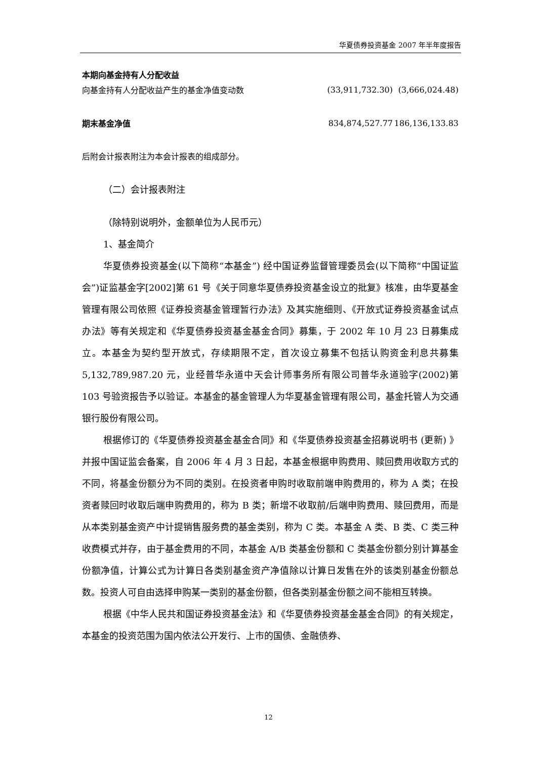华夏债券投资基金 2007 年半年度报告
| 本期向基金持有人分配收益 | | |
| 向基金持有人分配收益产生的基金净值变动数 | (33,911,732.30) | (3,666,024.48) |
| 期末基金净值 | 834,874,527.77 | 186,136,133.83 |
后附会计报表附注为本会计报表的组成部分。
（二）会计报表附注
（除特别说明外，金额单位为人民币元）
1、基金简介
华夏债券投资基金(以下简称“本基金”) 经中国证券监督管理委员会(以下简称“中国证监会”)证监基金字[2002]第 61 号《关于同意华夏债券投资基金设立的批复》核准，由华夏基金管理有限公司依照《证券投资基金管理暂行办法》及其实施细则、《开放式证券投资基金试点办法》等有关规定和《华夏债券投资基金基金合同》募集，于 2002 年 10 月 23 日募集成立。本基金为契约型开放式，存续期限不定，首次设立募集不包括认购资金利息共募集 5,132,789,987.20 元，业经普华永道中天会计师事务所有限公司普华永道验字(2002)第 103 号验资报告予以验证。本基金的基金管理人为华夏基金管理有限公司，基金托管人为交通银行股份有限公司。
根据修订的《华夏债券投资基金基金合同》和《华夏债券投资基金招募说明书 (更新) 》并报中国证监会备案，自 2006 年 4 月 3 日起，本基金根据申购费用、赎回费用收取方式的不同，将基金份额分为不同的类别。在投资者申购时收取前端申购费用的，称为 A 类；在投资者赎回时收取后端申购费用的，称为 B 类；新增不收取前/后端申购费用、赎回费用，而是从本类别基金资产中计提销售服务费的基金类别，称为 C 类。本基金 A 类、B 类、C 类三种收费模式并存，由于基金费用的不同，本基金 A/B 类基金份额和 C 类基金份额分别计算基金份额净值，计算公式为计算日各类别基金资产净值除以计算日发售在外的该类别基金份额总数。投资人可自由选择申购某一类别的基金份额，但各类别基金份额之间不能相互转换。
根据《中华人民共和国证券投资基金法》和《华夏债券投资基金基金合同》的有关规定，本基金的投资范围为国内依法公开发行、上市的国债、金融债券、
12